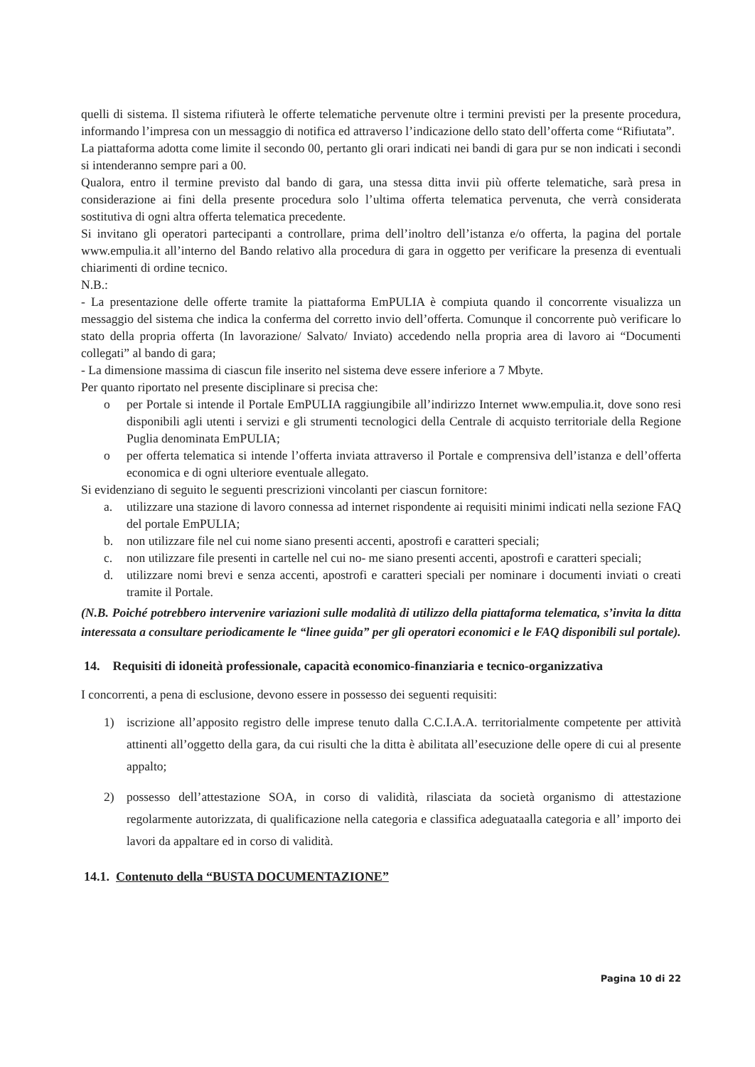quelli di sistema. Il sistema rifiuterà le offerte telematiche pervenute oltre i termini previsti per la presente procedura, informando l’impresa con un messaggio di notifica ed attraverso l’indicazione dello stato dell’offerta come “Rifiutata”.
La piattaforma adotta come limite il secondo 00, pertanto gli orari indicati nei bandi di gara pur se non indicati i secondi si intenderanno sempre pari a 00.
Qualora, entro il termine previsto dal bando di gara, una stessa ditta invii più offerte telematiche, sarà presa in considerazione ai fini della presente procedura solo l’ultima offerta telematica pervenuta, che verrà considerata sostitutiva di ogni altra offerta telematica precedente.
Si invitano gli operatori partecipanti a controllare, prima dell’inoltro dell’istanza e/o offerta, la pagina del portale www.empulia.it all’interno del Bando relativo alla procedura di gara in oggetto per verificare la presenza di eventuali chiarimenti di ordine tecnico.
N.B.:
- La presentazione delle offerte tramite la piattaforma EmPULIA è compiuta quando il concorrente visualizza un messaggio del sistema che indica la conferma del corretto invio dell’offerta. Comunque il concorrente può verificare lo stato della propria offerta (In lavorazione/ Salvato/ Inviato) accedendo nella propria area di lavoro ai “Documenti collegati” al bando di gara;
- La dimensione massima di ciascun file inserito nel sistema deve essere inferiore a 7 Mbyte.
Per quanto riportato nel presente disciplinare si precisa che:
o per Portale si intende il Portale EmPULIA raggiungibile all’indirizzo Internet www.empulia.it, dove sono resi disponibili agli utenti i servizi e gli strumenti tecnologici della Centrale di acquisto territoriale della Regione Puglia denominata EmPULIA;
o per offerta telematica si intende l’offerta inviata attraverso il Portale e comprensiva dell’istanza e dell’offerta economica e di ogni ulteriore eventuale allegato.
Si evidenziano di seguito le seguenti prescrizioni vincolanti per ciascun fornitore:
a. utilizzare una stazione di lavoro connessa ad internet rispondente ai requisiti minimi indicati nella sezione FAQ del portale EmPULIA;
b. non utilizzare file nel cui nome siano presenti accenti, apostrofi e caratteri speciali;
c. non utilizzare file presenti in cartelle nel cui no- me siano presenti accenti, apostrofi e caratteri speciali;
d. utilizzare nomi brevi e senza accenti, apostrofi e caratteri speciali per nominare i documenti inviati o creati tramite il Portale.
(N.B. Poiché potrebbero intervenire variazioni sulle modalità di utilizzo della piattaforma telematica, s’invita la ditta interessata a consultare periodicamente le “linee guida” per gli operatori economici e le FAQ disponibili sul portale).
14. Requisiti di idoneità professionale, capacità economico-finanziaria e tecnico-organizzativa
I concorrenti, a pena di esclusione, devono essere in possesso dei seguenti requisiti:
1) iscrizione all’apposito registro delle imprese tenuto dalla C.C.I.A.A. territorialmente competente per attività attinenti all’oggetto della gara, da cui risulti che la ditta è abilitata all’esecuzione delle opere di cui al presente appalto;
2) possesso dell’attestazione SOA, in corso di validità, rilasciata da società organismo di attestazione regolarmente autorizzata, di qualificazione nella categoria e classifica adeguataalla categoria e all’ importo dei lavori da appaltare ed in corso di validità.
14.1. Contenuto della “BUSTA DOCUMENTAZIONE”
Pagina 10 di 22